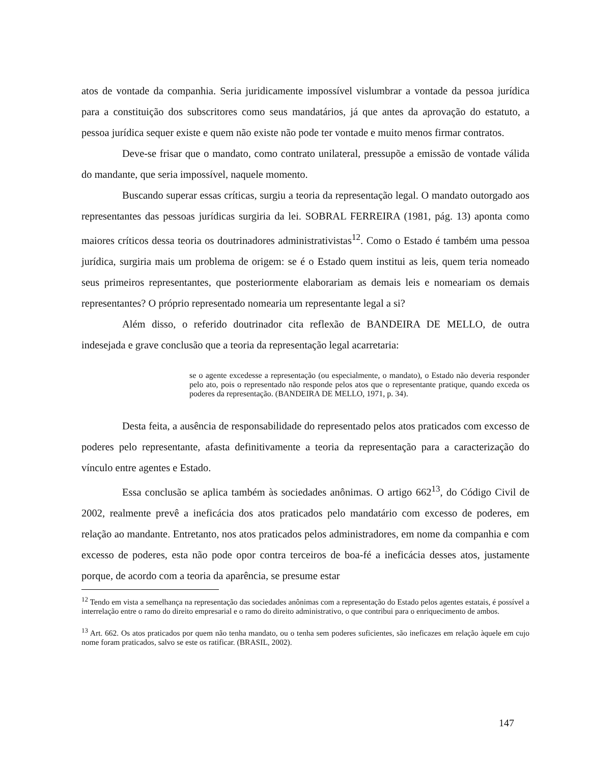atos de vontade da companhia. Seria juridicamente impossível vislumbrar a vontade da pessoa jurídica para a constituição dos subscritores como seus mandatários, já que antes da aprovação do estatuto, a pessoa jurídica sequer existe e quem não existe não pode ter vontade e muito menos firmar contratos.
Deve-se frisar que o mandato, como contrato unilateral, pressupõe a emissão de vontade válida do mandante, que seria impossível, naquele momento.
Buscando superar essas críticas, surgiu a teoria da representação legal. O mandato outorgado aos representantes das pessoas jurídicas surgiria da lei. SOBRAL FERREIRA (1981, pág. 13) aponta como maiores críticos dessa teoria os doutrinadores administrativistas<sup>12</sup>. Como o Estado é também uma pessoa jurídica, surgiria mais um problema de origem: se é o Estado quem institui as leis, quem teria nomeado seus primeiros representantes, que posteriormente elaborariam as demais leis e nomeariam os demais representantes? O próprio representado nomearia um representante legal a si?
Além disso, o referido doutrinador cita reflexão de BANDEIRA DE MELLO, de outra indesejada e grave conclusão que a teoria da representação legal acarretaria:
se o agente excedesse a representação (ou especialmente, o mandato), o Estado não deveria responder pelo ato, pois o representado não responde pelos atos que o representante pratique, quando exceda os poderes da representação. (BANDEIRA DE MELLO, 1971, p. 34).
Desta feita, a ausência de responsabilidade do representado pelos atos praticados com excesso de poderes pelo representante, afasta definitivamente a teoria da representação para a caracterização do vínculo entre agentes e Estado.
Essa conclusão se aplica também às sociedades anônimas. O artigo 662<sup>13</sup>, do Código Civil de 2002, realmente prevê a ineficácia dos atos praticados pelo mandatário com excesso de poderes, em relação ao mandante. Entretanto, nos atos praticados pelos administradores, em nome da companhia e com excesso de poderes, esta não pode opor contra terceiros de boa-fé a ineficácia desses atos, justamente porque, de acordo com a teoria da aparência, se presume estar
<sup>12</sup> Tendo em vista a semelhança na representação das sociedades anônimas com a representação do Estado pelos agentes estatais, é possível a interrelação entre o ramo do direito empresarial e o ramo do direito administrativo, o que contribui para o enriquecimento de ambos.
<sup>13</sup> Art. 662. Os atos praticados por quem não tenha mandato, ou o tenha sem poderes suficientes, são ineficazes em relação àquele em cujo nome foram praticados, salvo se este os ratificar. (BRASIL, 2002).
147